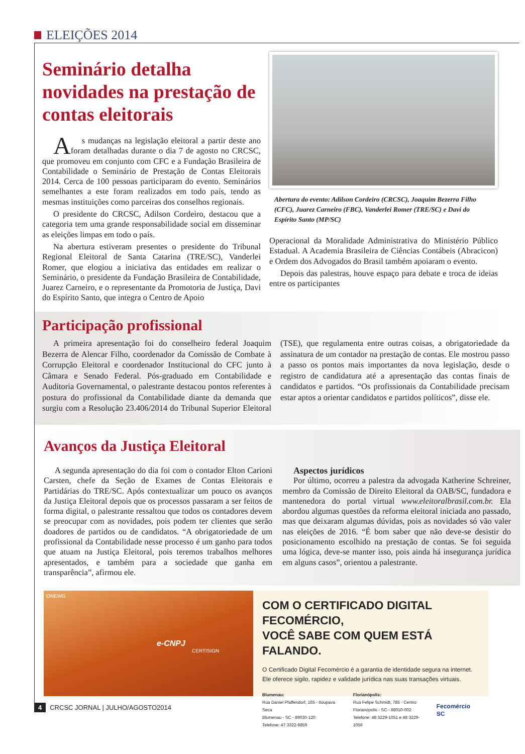ELEIÇÕES 2014
Seminário detalha novidades na prestação de contas eleitorais
As mudanças na legislação eleitoral a partir deste ano foram detalhadas durante o dia 7 de agosto no CRCSC, que promoveu em conjunto com CFC e a Fundação Brasileira de Contabilidade o Seminário de Prestação de Contas Eleitorais 2014. Cerca de 100 pessoas participaram do evento. Seminários semelhantes a este foram realizados em todo país, tendo as mesmas instituições como parceiras dos conselhos regionais.
O presidente do CRCSC, Adilson Cordeiro, destacou que a categoria tem uma grande responsabilidade social em disseminar as eleições limpas em todo o país.
Na abertura estiveram presentes o presidente do Tribunal Regional Eleitoral de Santa Catarina (TRE/SC), Vanderlei Romer, que elogiou a iniciativa das entidades em realizar o Seminário, o presidente da Fundação Brasileira de Contabilidade, Juarez Carneiro, e o representante da Promotoria de Justiça, Davi do Espírito Santo, que integra o Centro de Apoio
Abertura do evento: Adilson Cordeiro (CRCSC), Joaquim Bezerra Filho (CFC), Juarez Carneiro (FBC), Vanderlei Romer (TRE/SC) e Davi do Espírito Santo (MP/SC)
Operacional da Moralidade Administrativa do Ministério Público Estadual. A Academia Brasileira de Ciências Contábeis (Abracicon) e Ordem dos Advogados do Brasil também apoiaram o evento.
Depois das palestras, houve espaço para debate e troca de ideias entre os participantes
Participação profissional
A primeira apresentação foi do conselheiro federal Joaquim Bezerra de Alencar Filho, coordenador da Comissão de Combate à Corrupção Eleitoral e coordenador Institucional do CFC junto à Câmara e Senado Federal. Pós-graduado em Contabilidade e Auditoria Governamental, o palestrante destacou pontos referentes à postura do profissional da Contabilidade diante da demanda que surgiu com a Resolução 23.406/2014 do Tribunal Superior Eleitoral (TSE), que regulamenta entre outras coisas, a obrigatoriedade da assinatura de um contador na prestação de contas. Ele mostrou passo a passo os pontos mais importantes da nova legislação, desde o registro de candidatura até a apresentação das contas finais de candidatos e partidos. “Os profissionais da Contabilidade precisam estar aptos a orientar candidatos e partidos políticos”, disse ele.
Avanços da Justiça Eleitoral
A segunda apresentação do dia foi com o contador Elton Carioni Carsten, chefe da Seção de Exames de Contas Eleitorais e Partidárias do TRE/SC. Após contextualizar um pouco os avanços da Justiça Eleitoral depois que os processos passaram a ser feitos de forma digital, o palestrante ressaltou que todos os contadores devem se preocupar com as novidades, pois podem ter clientes que serão doadores de partidos ou de candidatos. “A obrigatoriedade de um profissional da Contabilidade nesse processo é um ganho para todos que atuam na Justiça Eleitoral, pois teremos trabalhos melhores apresentados, e também para a sociedade que ganha em transparência”, afirmou ele.
Aspectos jurídicos
Por último, ocorreu a palestra da advogada Katherine Schreiner, membro da Comissão de Direito Eleitoral da OAB/SC, fundadora e mantenedora do portal virtual www.eleitoralbrasil.com.br. Ela abordou algumas questões da reforma eleitoral iniciada ano passado, mas que deixaram algumas dúvidas, pois as novidades só vão valer nas eleições de 2016. “É bom saber que não deve-se desistir do posicionamento escolhido na prestação de contas. Se foi seguida uma lógica, deve-se manter isso, pois ainda há insegurança jurídica em alguns casos”, orientou a palestrante.
ONEWG
e-CNPJ
CERTISIGN
COM O CERTIFICADO DIGITAL FECOMÉRCIO,
VOCÊ SABE COM QUEM ESTÁ FALANDO.
O Certificado Digital Fecomércio é a garantia de identidade segura na internet.
Ele oferece sigilo, rapidez e validade jurídica nas suas transações virtuais.
Blumenau:
Rua Daniel Pfaffendorf, 165 - Itoupava Seca
Blumenau - SC - 89030-120
Telefone: 47 3322-8859
Florianópolis:
Rua Felipe Schmidt, 785 - Centro
Florianópolis - SC - 88010-002
Telefone: 48 3229-1051 e 48 3229-1056
Fecomércio SC
4 CRCSC JORNAL | JULHO/AGOSTO2014